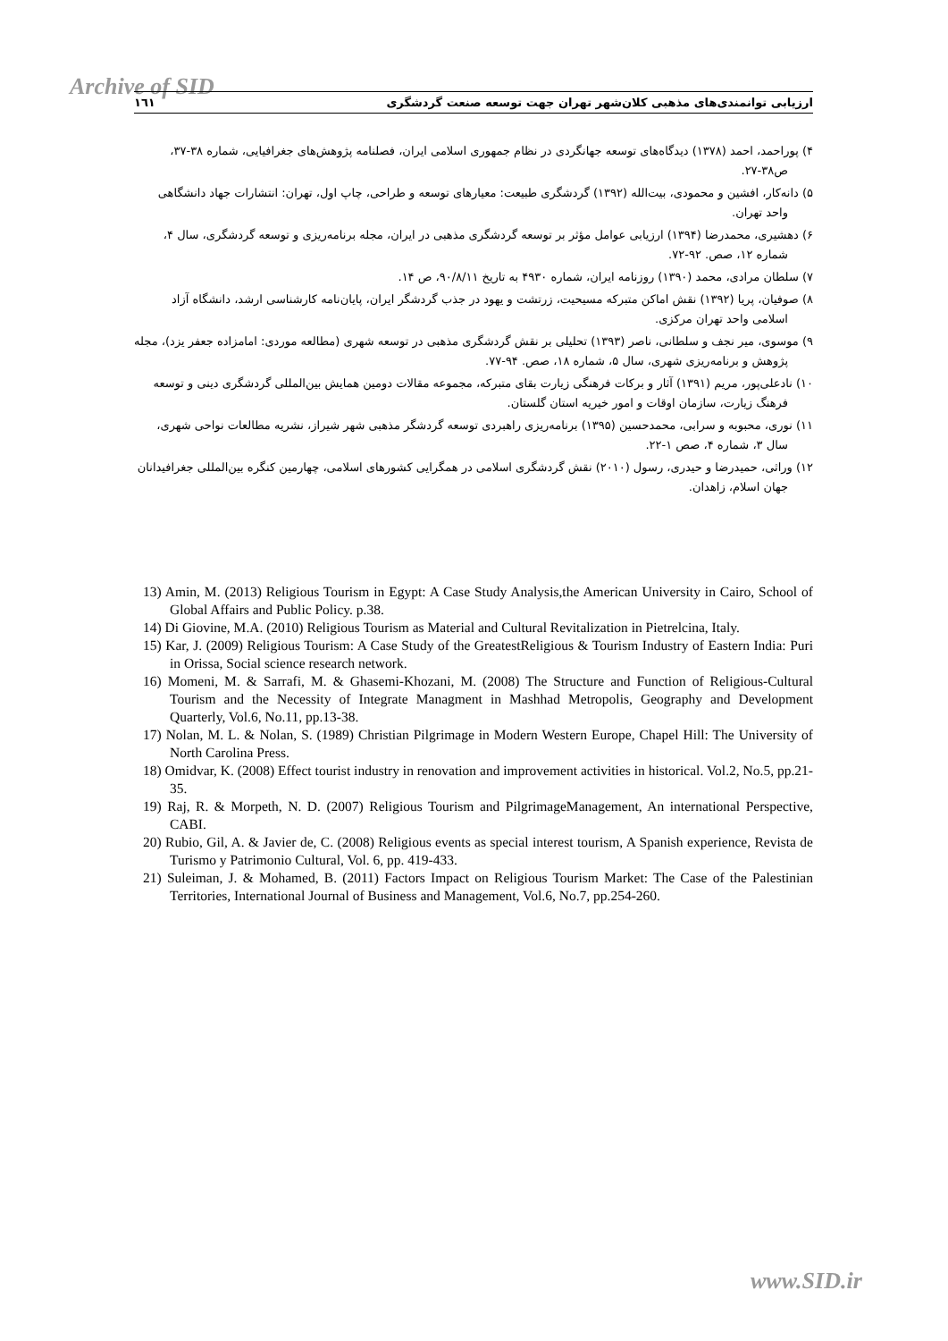Archive of SID ١٦١ ارزیابی توانمندی‌های مذهبی کلان‌شهر تهران جهت توسعه صنعت گردشگری
۴) پوراحمد، احمد (۱۳۷۸) دیدگاه‌های توسعه جهانگردی در نظام جمهوری اسلامی ایران، فصلنامه پژوهش‌های جغرافیایی، شماره ۳۸-۳۷، ص۳۸-۲۷.
۵) دانه‌کار، افشین و محمودی، بیت‌الله (۱۳۹۲) گردشگری طبیعت: معیارهای توسعه و طراحی، چاپ اول، تهران: انتشارات جهاد دانشگاهی واحد تهران.
۶) دهشیری، محمدرضا (۱۳۹۴) ارزیابی عوامل مؤثر بر توسعه گردشگری مذهبی در ایران، مجله برنامه‌ریزی و توسعه گردشگری، سال ۴، شماره ۱۲، صص. ۹۲-۷۲.
۷) سلطان مرادی، محمد (۱۳۹۰) روزنامه ایران، شماره ۴۹۳۰ به تاریخ ۹۰/۸/۱۱، ص ۱۴.
۸) صوفیان، پریا (۱۳۹۲) نقش اماکن متبرکه مسیحیت، زرتشت و یهود در جذب گردشگر ایران، پایان‌نامه کارشناسی ارشد، دانشگاه آزاد اسلامی واحد تهران مرکزی.
۹) موسوی، میر نجف و سلطانی، ناصر (۱۳۹۳) تحلیلی بر نقش گردشگری مذهبی در توسعه شهری (مطالعه موردی: امامزاده جعفر یزد)، مجله پژوهش و برنامه‌ریزی شهری، سال ۵، شماره ۱۸، صص. ۹۴-۷۷.
۱۰) نادعلی‌پور، مریم (۱۳۹۱) آثار و برکات فرهنگی زیارت بقای متبرکه، مجموعه مقالات دومین همایش بین‌المللی گردشگری دینی و توسعه فرهنگ زیارت، سازمان اوقات و امور خیریه استان گلستان.
۱۱) نوری، محبوبه و سرابی، محمدحسین (۱۳۹۵) برنامه‌ریزی راهبردی توسعه گردشگر مذهبی شهر شیراز، نشریه مطالعات نواحی شهری، سال ۳، شماره ۴، صص ۱-۲۲.
۱۲) وراثی، حمیدرضا و حیدری، رسول (۲۰۱۰) نقش گردشگری اسلامی در همگرایی کشورهای اسلامی، چهارمین کنگره بین‌المللی جغرافیدانان جهان اسلام، زاهدان.
13) Amin, M. (2013) Religious Tourism in Egypt: A Case Study Analysis,the American University in Cairo, School of Global Affairs and Public Policy. p.38.
14) Di Giovine, M.A. (2010) Religious Tourism as Material and Cultural Revitalization in Pietrelcina, Italy.
15) Kar, J. (2009) Religious Tourism: A Case Study of the GreatestReligious & Tourism Industry of Eastern India: Puri in Orissa, Social science research network.
16) Momeni, M. & Sarrafi, M. & Ghasemi-Khozani, M. (2008) The Structure and Function of Religious-Cultural Tourism and the Necessity of Integrate Managment in Mashhad Metropolis, Geography and Development Quarterly, Vol.6, No.11, pp.13-38.
17) Nolan, M. L. & Nolan, S. (1989) Christian Pilgrimage in Modern Western Europe, Chapel Hill: The University of North Carolina Press.
18) Omidvar, K. (2008) Effect tourist industry in renovation and improvement activities in historical. Vol.2, No.5, pp.21- 35.
19) Raj, R. & Morpeth, N. D. (2007) Religious Tourism and PilgrimageManagement, An international Perspective, CABI.
20) Rubio, Gil, A. & Javier de, C. (2008) Religious events as special interest tourism, A Spanish experience, Revista de Turismo y Patrimonio Cultural, Vol. 6, pp. 419-433.
21) Suleiman, J. & Mohamed, B. (2011) Factors Impact on Religious Tourism Market: The Case of the Palestinian Territories, International Journal of Business and Management, Vol.6, No.7, pp.254-260.
www.SID.ir